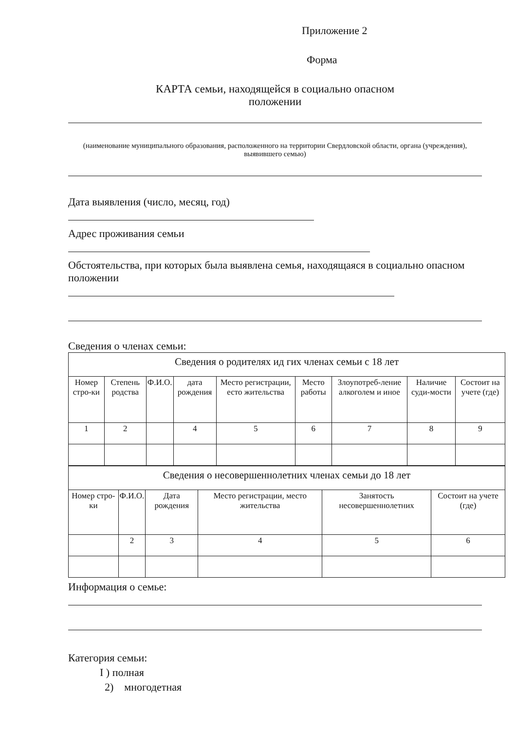Приложение 2
Форма
КАРТА семьи, находящейся в социально опасном
положении
(наименование муниципального образования, расположенного на территории Свердловской области, органа (учреждения), выявившего семью)
Дата выявления (число, месяц, год)
Адрес проживания семьи
Обстоятельства, при которых была выявлена семья, находящаяся в социально опасном положении
Сведения о членах семьи:
| Сведения о родителях ид гих членах семьи с 18 лет | | | | | | | | |
| Номер стро-ки | Степень родства | Ф.И.О. | дата рождения | Место регистрации, есто жительства | Место работы | Злоупотреб-ление алкоголем и иное | Наличие суди-мости | Состоит на учете (где) |
| 1 | 2 | | 4 | 5 | 6 | 7 | 8 | 9 |
| Сведения о несовершеннолетних членах семьи до 18 лет | | | | | |
| Номер стро-ки | Ф.И.О. | Дата рождения | Место регистрации, место жительства | Занятость несовершеннолетних | Состоит на учете (где) |
| | 2 | 3 | 4 | 5 | 6 |
Информация о семье:
Категория семьи:
I ) полная
2) многодетная